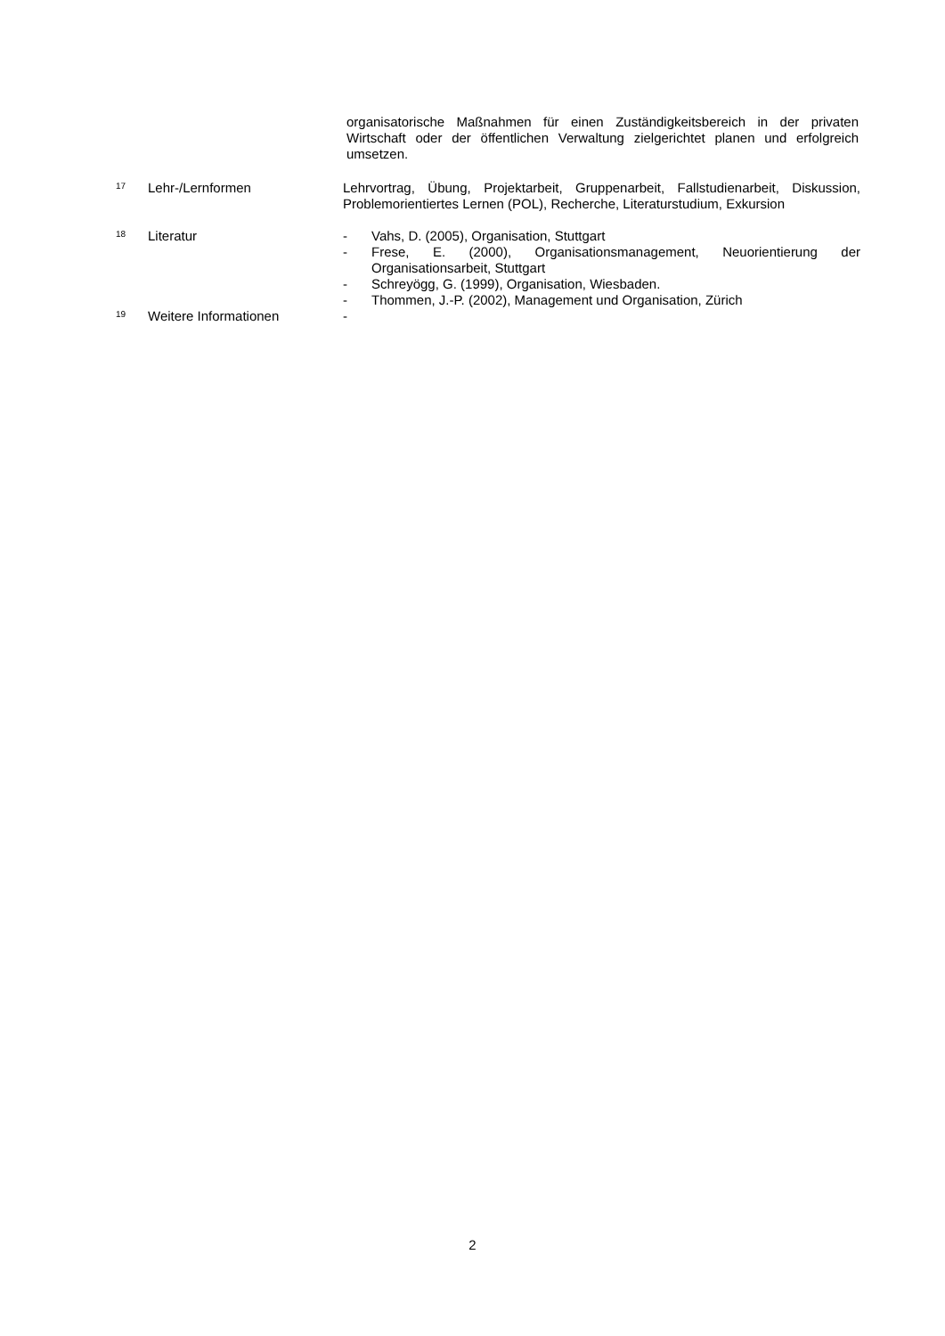organisatorische Maßnahmen für einen Zuständigkeitsbereich in der privaten Wirtschaft oder der öffentlichen Verwaltung zielgerichtet planen und erfolgreich umsetzen.
17
Lehr-/Lernformen Lehrvortrag, Übung, Projektarbeit, Gruppenarbeit, Fallstudienarbeit, Diskussion, Problemorientiertes Lernen (POL), Recherche, Literaturstudium, Exkursion
18
Literatur - Vahs, D. (2005), Organisation, Stuttgart
- Frese, E. (2000), Organisationsmanagement, Neuorientierung der Organisationsarbeit, Stuttgart
- Schreyögg, G. (1999), Organisation, Wiesbaden.
- Thommen, J.-P. (2002), Management und Organisation, Zürich
19
Weitere Informationen -
2